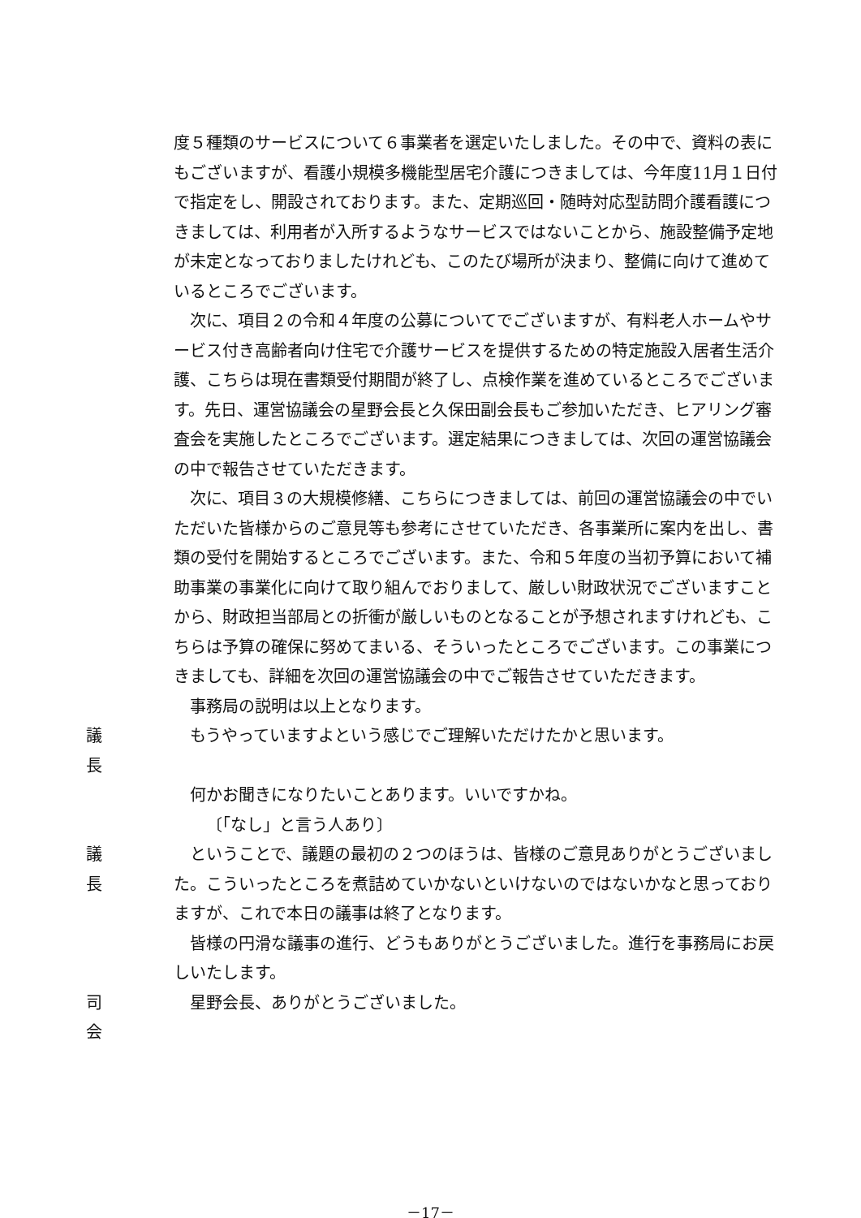度５種類のサービスについて６事業者を選定いたしました。その中で、資料の表にもございますが、看護小規模多機能型居宅介護につきましては、今年度11月１日付で指定をし、開設されております。また、定期巡回・随時対応型訪問介護看護につきましては、利用者が入所するようなサービスではないことから、施設整備予定地が未定となっておりましたけれども、このたび場所が決まり、整備に向けて進めているところでございます。
次に、項目２の令和４年度の公募についてでございますが、有料老人ホームやサービス付き高齢者向け住宅で介護サービスを提供するための特定施設入居者生活介護、こちらは現在書類受付期間が終了し、点検作業を進めているところでございます。先日、運営協議会の星野会長と久保田副会長もご参加いただき、ヒアリング審査会を実施したところでございます。選定結果につきましては、次回の運営協議会の中で報告させていただきます。
次に、項目３の大規模修繕、こちらにつきましては、前回の運営協議会の中でいただいた皆様からのご意見等も参考にさせていただき、各事業所に案内を出し、書類の受付を開始するところでございます。また、令和５年度の当初予算において補助事業の事業化に向けて取り組んでおりまして、厳しい財政状況でございますことから、財政担当部局との折衝が厳しいものとなることが予想されますけれども、こちらは予算の確保に努めてまいる、そういったところでございます。この事業につきましても、詳細を次回の運営協議会の中でご報告させていただきます。
事務局の説明は以上となります。
議長 もうやっていますよという感じでご理解いただけたかと思います。
何かお聞きになりたいことあります。いいですかね。
〔「なし」と言う人あり〕
議長 ということで、議題の最初の２つのほうは、皆様のご意見ありがとうございました。こういったところを煮詰めていかないといけないのではないかなと思っておりますが、これで本日の議事は終了となります。
皆様の円滑な議事の進行、どうもありがとうございました。進行を事務局にお戻しいたします。
司会 星野会長、ありがとうございました。
－17－